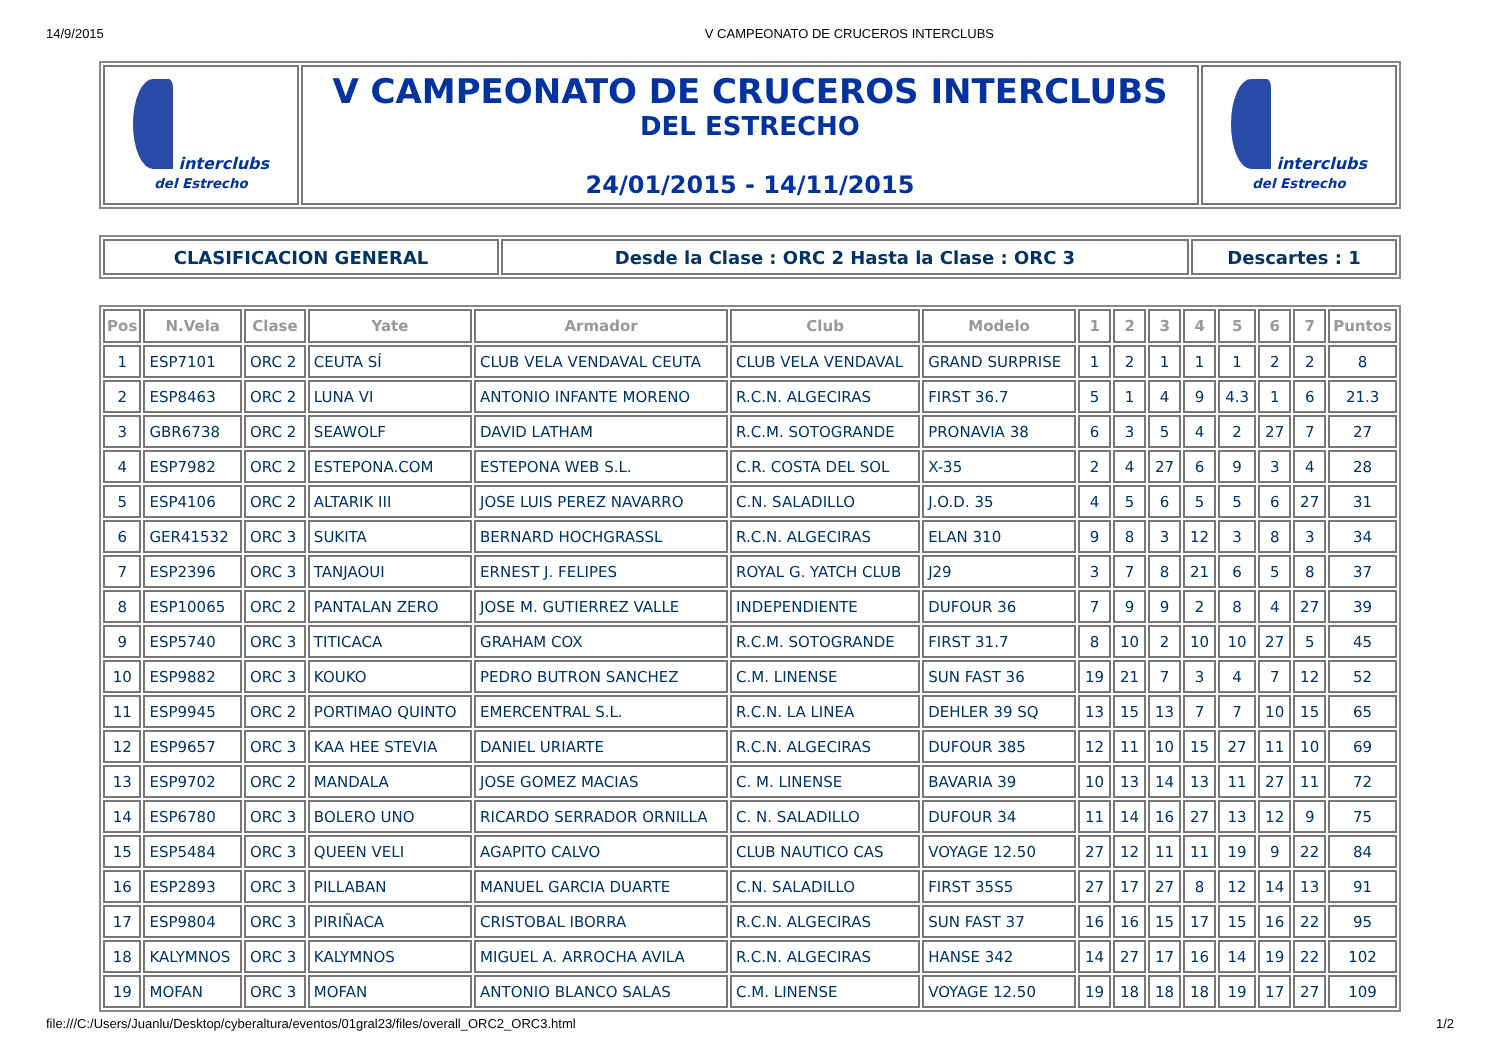14/9/2015 V CAMPEONATO DE CRUCEROS INTERCLUBS
| interclubs del Estrecho | V CAMPEONATO DE CRUCEROS INTERCLUBS DEL ESTRECHO 24/01/2015 - 14/11/2015 | interclubs del Estrecho |
| CLASIFICACION GENERAL | Desde la Clase : ORC 2 Hasta la Clase : ORC 3 | Descartes : 1 |
| Pos | N.Vela | Clase | Yate | Armador | Club | Modelo | 1 | 2 | 3 | 4 | 5 | 6 | 7 | Puntos |
| --- | --- | --- | --- | --- | --- | --- | --- | --- | --- | --- | --- | --- | --- | --- |
| 1 | ESP7101 | ORC 2 | CEUTA SÍ | CLUB VELA VENDAVAL CEUTA | CLUB VELA VENDAVAL | GRAND SURPRISE | 1 | 2 | 1 | 1 | 1 | 2 | 2 | 8 |
| 2 | ESP8463 | ORC 2 | LUNA VI | ANTONIO INFANTE MORENO | R.C.N. ALGECIRAS | FIRST 36.7 | 5 | 1 | 4 | 9 | 4.3 | 1 | 6 | 21.3 |
| 3 | GBR6738 | ORC 2 | SEAWOLF | DAVID LATHAM | R.C.M. SOTOGRANDE | PRONAVIA 38 | 6 | 3 | 5 | 4 | 2 | 27 | 7 | 27 |
| 4 | ESP7982 | ORC 2 | ESTEPONA.COM | ESTEPONA WEB S.L. | C.R. COSTA DEL SOL | X-35 | 2 | 4 | 27 | 6 | 9 | 3 | 4 | 28 |
| 5 | ESP4106 | ORC 2 | ALTARIK III | JOSE LUIS PEREZ NAVARRO | C.N. SALADILLO | J.O.D. 35 | 4 | 5 | 6 | 5 | 5 | 6 | 27 | 31 |
| 6 | GER41532 | ORC 3 | SUKITA | BERNARD HOCHGRASSL | R.C.N. ALGECIRAS | ELAN 310 | 9 | 8 | 3 | 12 | 3 | 8 | 3 | 34 |
| 7 | ESP2396 | ORC 3 | TANJAOUI | ERNEST J. FELIPES | ROYAL G. YATCH CLUB | J29 | 3 | 7 | 8 | 21 | 6 | 5 | 8 | 37 |
| 8 | ESP10065 | ORC 2 | PANTALAN ZERO | JOSE M. GUTIERREZ VALLE | INDEPENDIENTE | DUFOUR 36 | 7 | 9 | 9 | 2 | 8 | 4 | 27 | 39 |
| 9 | ESP5740 | ORC 3 | TITICACA | GRAHAM COX | R.C.M. SOTOGRANDE | FIRST 31.7 | 8 | 10 | 2 | 10 | 10 | 27 | 5 | 45 |
| 10 | ESP9882 | ORC 3 | KOUKO | PEDRO BUTRON SANCHEZ | C.M. LINENSE | SUN FAST 36 | 19 | 21 | 7 | 3 | 4 | 7 | 12 | 52 |
| 11 | ESP9945 | ORC 2 | PORTIMAO QUINTO | EMERCENTRAL S.L. | R.C.N. LA LINEA | DEHLER 39 SQ | 13 | 15 | 13 | 7 | 7 | 10 | 15 | 65 |
| 12 | ESP9657 | ORC 3 | KAA HEE STEVIA | DANIEL URIARTE | R.C.N. ALGECIRAS | DUFOUR 385 | 12 | 11 | 10 | 15 | 27 | 11 | 10 | 69 |
| 13 | ESP9702 | ORC 2 | MANDALA | JOSE GOMEZ MACIAS | C. M. LINENSE | BAVARIA 39 | 10 | 13 | 14 | 13 | 11 | 27 | 11 | 72 |
| 14 | ESP6780 | ORC 3 | BOLERO UNO | RICARDO SERRADOR ORNILLA | C. N. SALADILLO | DUFOUR 34 | 11 | 14 | 16 | 27 | 13 | 12 | 9 | 75 |
| 15 | ESP5484 | ORC 3 | QUEEN VELI | AGAPITO CALVO | CLUB NAUTICO CAS | VOYAGE 12.50 | 27 | 12 | 11 | 11 | 19 | 9 | 22 | 84 |
| 16 | ESP2893 | ORC 3 | PILLABAN | MANUEL GARCIA DUARTE | C.N. SALADILLO | FIRST 35S5 | 27 | 17 | 27 | 8 | 12 | 14 | 13 | 91 |
| 17 | ESP9804 | ORC 3 | PIRIÑACA | CRISTOBAL IBORRA | R.C.N. ALGECIRAS | SUN FAST 37 | 16 | 16 | 15 | 17 | 15 | 16 | 22 | 95 |
| 18 | KALYMNOS | ORC 3 | KALYMNOS | MIGUEL A. ARROCHA AVILA | R.C.N. ALGECIRAS | HANSE 342 | 14 | 27 | 17 | 16 | 14 | 19 | 22 | 102 |
| 19 | MOFAN | ORC 3 | MOFAN | ANTONIO BLANCO SALAS | C.M. LINENSE | VOYAGE 12.50 | 19 | 18 | 18 | 18 | 19 | 17 | 27 | 109 |
file:///C:/Users/Juanlu/Desktop/cyberaltura/eventos/01gral23/files/overall_ORC2_ORC3.html 1/2